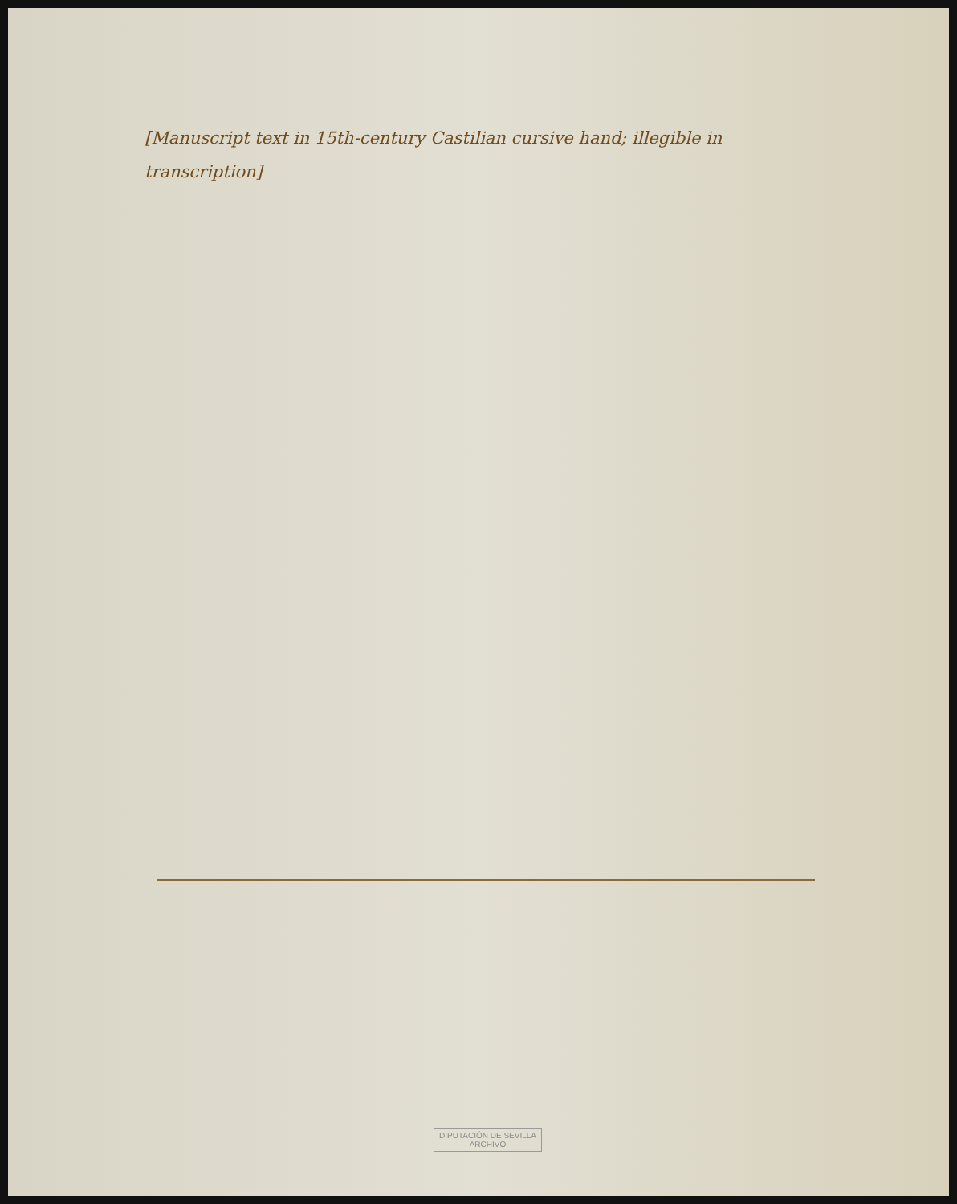[Manuscript text in 15th-century Castilian cursive hand; illegible in transcription]
DIPUTACIÓN DE SEVILLA
ARCHIVO